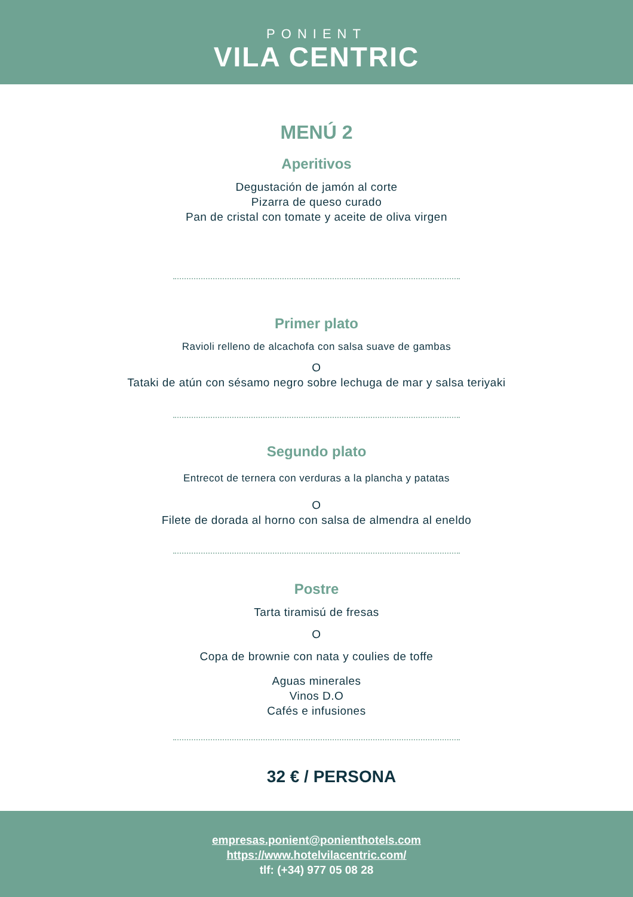PONIENT
VILA CENTRIC
MENÚ 2
Aperitivos
Degustación de jamón al corte
Pizarra de queso curado
Pan de cristal con tomate y aceite de oliva virgen
Primer plato
Ravioli relleno de alcachofa con salsa suave de gambas
O
Tataki de atún con sésamo negro sobre lechuga de mar y salsa teriyaki
Segundo plato
Entrecot de ternera con verduras a la plancha y patatas
O
Filete de dorada al horno con salsa de almendra al eneldo
Postre
Tarta tiramisú de fresas
O
Copa de brownie con nata y coulies de toffe
Aguas minerales
Vinos D.O
Cafés e infusiones
32 € / PERSONA
empresas.ponient@ponienthotels.com
https://www.hotelvilacentric.com/
tlf: (+34) 977 05 08 28